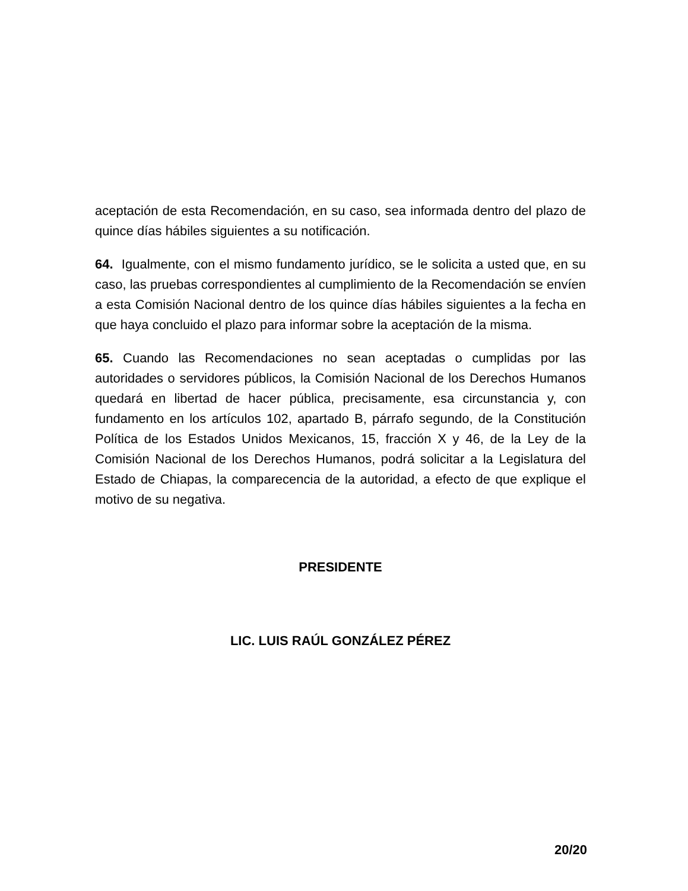aceptación de esta Recomendación, en su caso, sea informada dentro del plazo de quince días hábiles siguientes a su notificación.
64. Igualmente, con el mismo fundamento jurídico, se le solicita a usted que, en su caso, las pruebas correspondientes al cumplimiento de la Recomendación se envíen a esta Comisión Nacional dentro de los quince días hábiles siguientes a la fecha en que haya concluido el plazo para informar sobre la aceptación de la misma.
65. Cuando las Recomendaciones no sean aceptadas o cumplidas por las autoridades o servidores públicos, la Comisión Nacional de los Derechos Humanos quedará en libertad de hacer pública, precisamente, esa circunstancia y, con fundamento en los artículos 102, apartado B, párrafo segundo, de la Constitución Política de los Estados Unidos Mexicanos, 15, fracción X y 46, de la Ley de la Comisión Nacional de los Derechos Humanos, podrá solicitar a la Legislatura del Estado de Chiapas, la comparecencia de la autoridad, a efecto de que explique el motivo de su negativa.
PRESIDENTE
LIC. LUIS RAÚL GONZÁLEZ PÉREZ
20/20